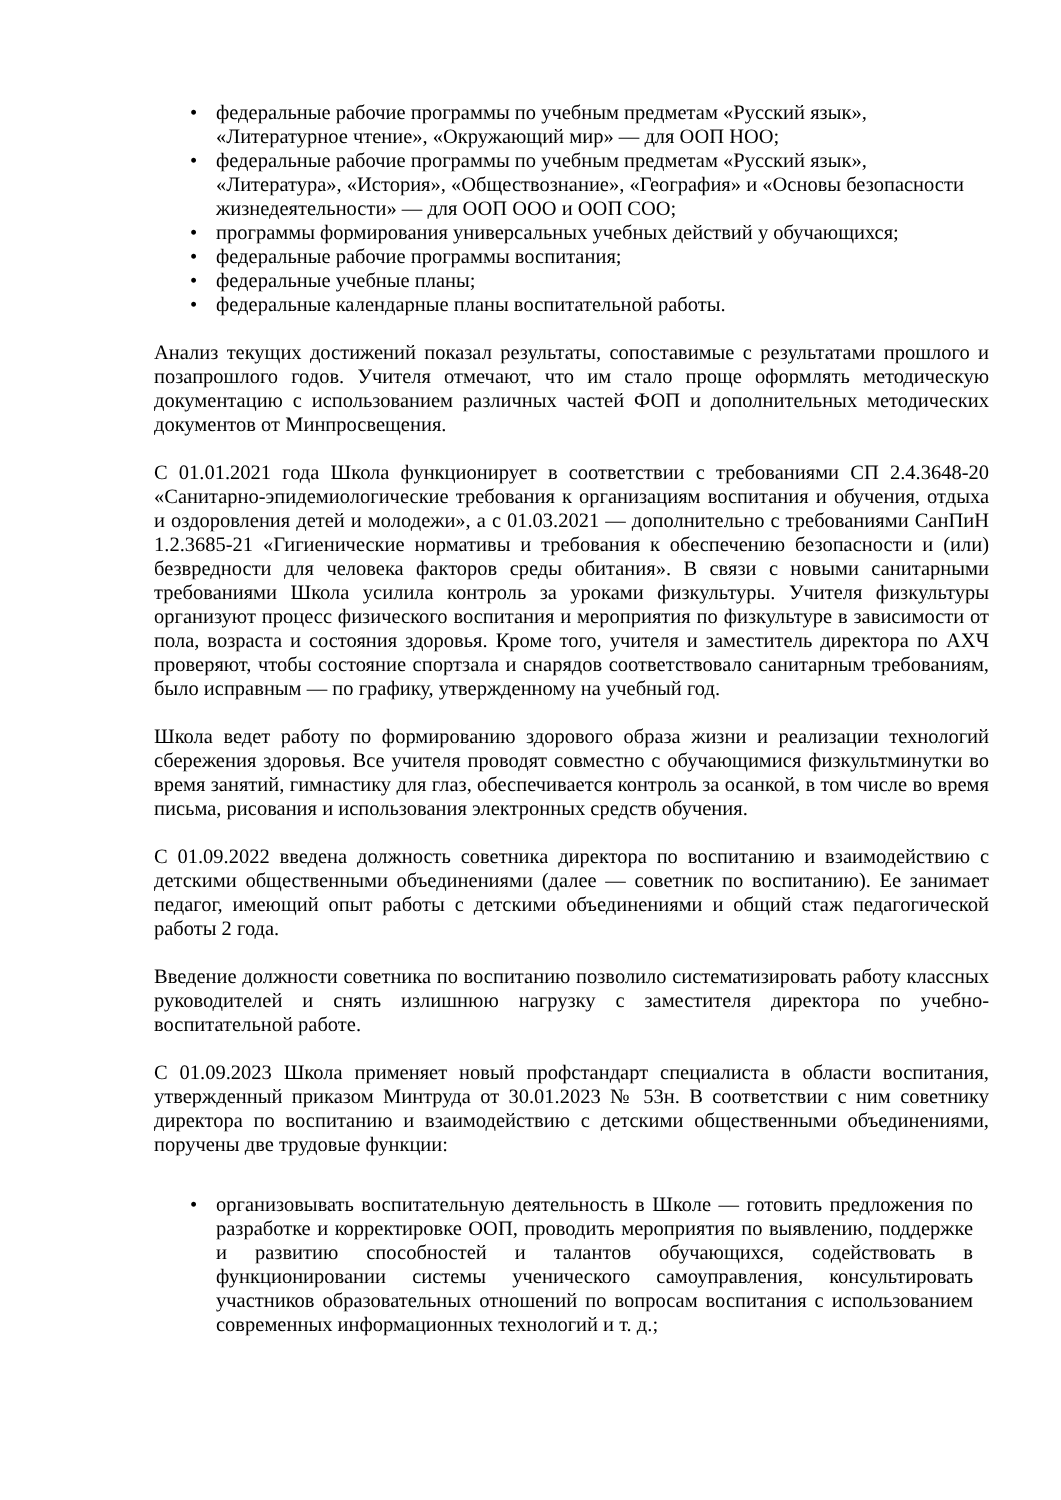• федеральные рабочие программы по учебным предметам «Русский язык», «Литературное чтение», «Окружающий мир» — для ООП НОО;
• федеральные рабочие программы по учебным предметам «Русский язык», «Литература», «История», «Обществознание», «География» и «Основы безопасности жизнедеятельности» — для ООП ООО и ООП СОО;
• программы формирования универсальных учебных действий у обучающихся;
• федеральные рабочие программы воспитания;
• федеральные учебные планы;
• федеральные календарные планы воспитательной работы.
Анализ текущих достижений показал результаты, сопоставимые с результатами прошлого и позапрошлого годов. Учителя отмечают, что им стало проще оформлять методическую документацию с использованием различных частей ФОП и дополнительных методических документов от Минпросвещения.
С 01.01.2021 года Школа функционирует в соответствии с требованиями СП 2.4.3648-20 «Санитарно-эпидемиологические требования к организациям воспитания и обучения, отдыха и оздоровления детей и молодежи», а с 01.03.2021 — дополнительно с требованиями СанПиН 1.2.3685-21 «Гигиенические нормативы и требования к обеспечению безопасности и (или) безвредности для человека факторов среды обитания». В связи с новыми санитарными требованиями Школа усилила контроль за уроками физкультуры. Учителя физкультуры организуют процесс физического воспитания и мероприятия по физкультуре в зависимости от пола, возраста и состояния здоровья. Кроме того, учителя и заместитель директора по АХЧ проверяют, чтобы состояние спортзала и снарядов соответствовало санитарным требованиям, было исправным — по графику, утвержденному на учебный год.
Школа ведет работу по формированию здорового образа жизни и реализации технологий сбережения здоровья. Все учителя проводят совместно с обучающимися физкультминутки во время занятий, гимнастику для глаз, обеспечивается контроль за осанкой, в том числе во время письма, рисования и использования электронных средств обучения.
С 01.09.2022 введена должность советника директора по воспитанию и взаимодействию с детскими общественными объединениями (далее — советник по воспитанию). Ее занимает педагог, имеющий опыт работы с детскими объединениями и общий стаж педагогической работы 2 года.
Введение должности советника по воспитанию позволило систематизировать работу классных руководителей и снять излишнюю нагрузку с заместителя директора по учебно-воспитательной работе.
С 01.09.2023 Школа применяет новый профстандарт специалиста в области воспитания, утвержденный приказом Минтруда от 30.01.2023 № 53н. В соответствии с ним советнику директора по воспитанию и взаимодействию с детскими общественными объединениями, поручены две трудовые функции:
• организовывать воспитательную деятельность в Школе — готовить предложения по разработке и корректировке ООП, проводить мероприятия по выявлению, поддержке и развитию способностей и талантов обучающихся, содействовать в функционировании системы ученического самоуправления, консультировать участников образовательных отношений по вопросам воспитания с использованием современных информационных технологий и т. д.;